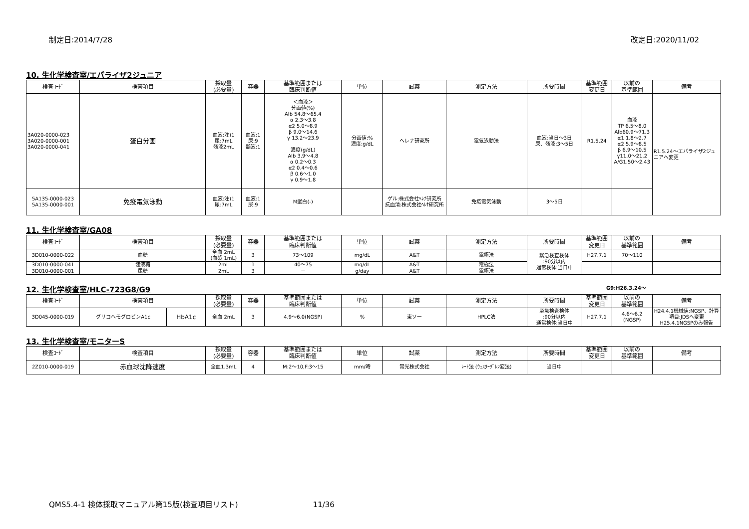制定日:2014/7/28 改定日:2020/11/02
10. 生化学検査室/エパライザ2ジュニア
| 検査ｺｰﾄﾞ | 検査項目 | 採取量 (必要量) | 容器 | 基準範囲または 臨床判断値 | 単位 | 試薬 | 測定方法 | 所要時間 | 基準範囲 変更日 | 以前の 基準範囲 | 備考 |
| --- | --- | --- | --- | --- | --- | --- | --- | --- | --- | --- | --- |
| 3A020-0000-023 3A020-0000-001 3A020-0000-041 | 蛋白分画 | 血液:注)1 尿:7mL 髄液2mL | 血液:1 尿:9 髄液:1 | ＜血液＞ 分画値(%) Alb 54.8～65.4 α 2.3～3.8 α2 5.0～8.9 β 9.0～14.6 γ 13.2～23.9 濃度(g/dL) Alb 3.9～4.8 α 0.2～0.3 α2 0.4～0.6 β 0.6～1.0 γ 0.9～1.8 | 分画値:% 濃度:g/dL | ヘレナ研究所 | 電気泳動法 | 血液:当日～3日 尿、髄液:3～5日 | R1.5.24 | 血液 TP 6.5～8.0 Alb60.9～71.3 α1 1.8～2.7 α2 5.9～8.5 β 6.9～10.5 γ11.0～21.2 A/G1.50～2.43 | R1.5.24～エパライザ2ジュニアへ変更 |
| 5A135-0000-023 5A135-0000-001 | 免疫電気泳動 | 血液:注)1 尿:7mL | 血液:1 尿:9 | M蛋白(-) | | ゲル:株式会社ﾍﾚﾅ研究所 抗血清:株式会社ﾍﾚﾅ研究所 | 免疫電気泳動 | 3～5日 | | | |
11. 生化学検査室/GA08
| 検査ｺｰﾄﾞ | 検査項目 | 採取量 (必要量) | 容器 | 基準範囲または 臨床判断値 | 単位 | 試薬 | 測定方法 | 所要時間 | 基準範囲 変更日 | 以前の 基準範囲 | 備考 |
| --- | --- | --- | --- | --- | --- | --- | --- | --- | --- | --- | --- |
| 3D010-0000-022 | 血糖 | 全血 2mL (血漿 1mL) | 3 | 73～109 | mg/dL | A&T | 電極法 | 緊急検査検体 :90分以内 通常検体:当日中 | H27.7.1 | 70～110 | |
| 3D010-0000-041 | 髄液糖 | 2mL | 1 | 40～75 | mg/dL | A&T | 電極法 | | | | |
| 3D010-0000-001 | 尿糖 | 2mL | 3 | － | g/day | A&T | 電極法 | | | | |
12. 生化学検査室/HLC-723G8/G9
G9:H26.3.24～
| 検査ｺｰﾄﾞ | 検査項目 | | 採取量 (必要量) | 容器 | 基準範囲または 臨床判断値 | 単位 | 試薬 | 測定方法 | 所要時間 | 基準範囲 変更日 | 以前の 基準範囲 | 備考 |
| --- | --- | --- | --- | --- | --- | --- | --- | --- | --- | --- | --- | --- |
| 3D045-0000-019 | グリコヘモグロビンA1c | HbA1c | 全血 2mL | 3 | 4.9～6.0(NGSP) | % | 東ソー | HPLC法 | 至急検査検体 :90分以内 通常検体:当日中 | H27.7.1 | 4.6～6.2 (NGSP) | H24.4.1機械値:NGSP、計算項目:JDSへ変更 H25.4.1NGSPのみ報告 |
13. 生化学検査室/モニターS
| 検査ｺｰﾄﾞ | 検査項目 | 採取量 (必要量) | 容器 | 基準範囲または 臨床判断値 | 単位 | 試薬 | 測定方法 | 所要時間 | 基準範囲 変更日 | 以前の 基準範囲 | 備考 |
| --- | --- | --- | --- | --- | --- | --- | --- | --- | --- | --- | --- |
| 2Z010-0000-019 | 赤血球沈降速度 | 全血1.3mL | 4 | M:2～10,F:3～15 | mm/時 | 常光株式会社 | ﾚｰﾄ法 (ｳｪｽﾀｰｸﾞﾚﾝ変法) | 当日中 | | | |
QMS5.4-1 検体採取マニュアル第15版(検査項目リスト) 11/36